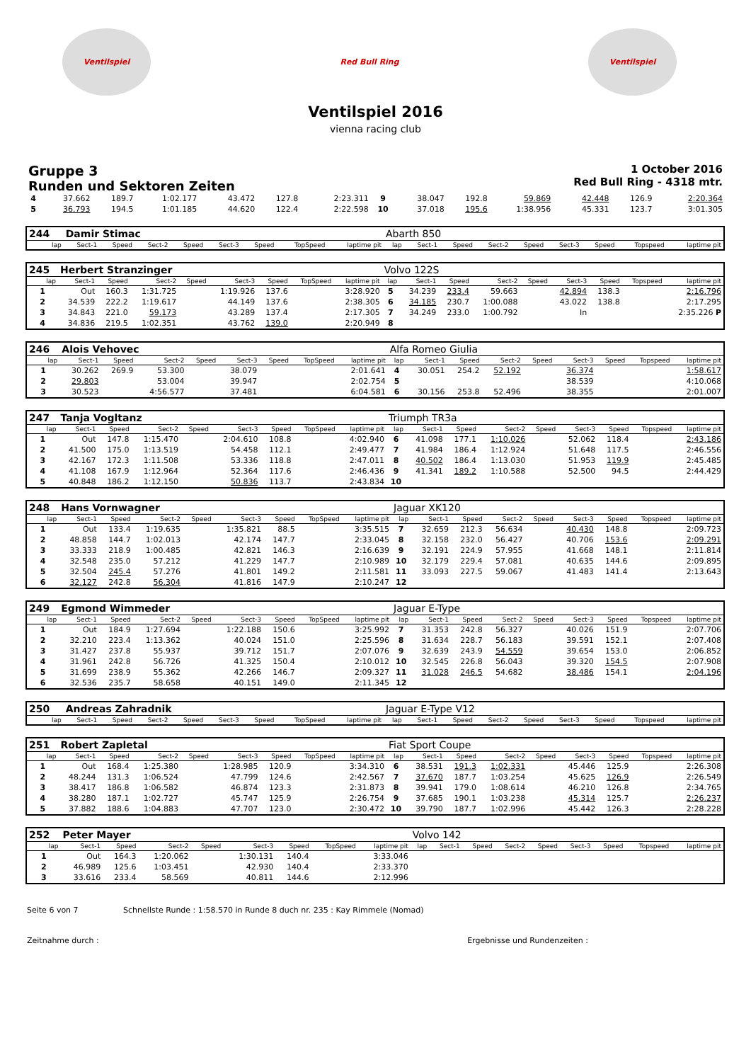Ventilspiel Red Bull Ring Ventilspiel
Ventilspiel 2016
vienna racing club
Gruppe 3
Runden und Sektoren Zeiten
1 October 2016
Red Bull Ring - 4318 mtr.
| 4 | 37.662 | 189.7 | 1:02.177 | | 43.472 | 127.8 | | 2:23.311 | 9 | 38.047 | 192.8 | 59.869 | | 42.448 | 126.9 | | 2:20.364 |
| 5 | 36.793 | 194.5 | 1:01.185 | | 44.620 | 122.4 | | 2:22.598 | 10 | 37.018 | 195.6 | 1:38.956 | | 45.331 | 123.7 | | 3:01.305 |
| 244 | Damir Stimac | | | | | | | | Abarth 850 | | | | | | | | |
| lap | Sect-1 | Speed | Sect-2 | Speed | Sect-3 | Speed | TopSpeed | laptime pit | lap | Sect-1 | Speed | Sect-2 | Speed | Sect-3 | Speed | Topspeed | laptime pit |
| 245 | Herbert Stranzinger | | | | | | | | Volvo 122S | | | | | | | | |
| lap | Sect-1 | Speed | Sect-2 | Speed | Sect-3 | Speed | TopSpeed | laptime pit | lap | Sect-1 | Speed | Sect-2 | Speed | Sect-3 | Speed | Topspeed | laptime pit |
| 1 | Out | 160.3 | 1:31.725 | | 1:19.926 | 137.6 | | 3:28.920 | 5 | 34.239 | 233.4 | 59.663 | | 42.894 | 138.3 | | 2:16.796 |
| 2 | 34.539 | 222.2 | 1:19.617 | | 44.149 | 137.6 | | 2:38.305 | 6 | 34.185 | 230.7 | 1:00.088 | | 43.022 | 138.8 | | 2:17.295 |
| 3 | 34.843 | 221.0 | 59.173 | | 43.289 | 137.4 | | 2:17.305 | 7 | 34.249 | 233.0 | 1:00.792 | | In | | | 2:35.226 P |
| 4 | 34.836 | 219.5 | 1:02.351 | | 43.762 | 139.0 | | 2:20.949 | 8 | | | | | | | | |
| 246 | Alois Vehovec | | | | | | | | Alfa Romeo Giulia | | | | | | | | |
| lap | Sect-1 | Speed | Sect-2 | Speed | Sect-3 | Speed | TopSpeed | laptime pit | lap | Sect-1 | Speed | Sect-2 | Speed | Sect-3 | Speed | Topspeed | laptime pit |
| 1 | 30.262 | 269.9 | 53.300 | | 38.079 | | | 2:01.641 | 4 | 30.051 | 254.2 | 52.192 | | 36.374 | | | 1:58.617 |
| 2 | 29.803 | | 53.004 | | 39.947 | | | 2:02.754 | 5 | | | | | 38.539 | | | 4:10.068 |
| 3 | 30.523 | | 4:56.577 | | 37.481 | | | 6:04.581 | 6 | 30.156 | 253.8 | 52.496 | | 38.355 | | | 2:01.007 |
| 247 | Tanja Vogltanz | | | | | | | | Triumph TR3a | | | | | | | | |
| lap | Sect-1 | Speed | Sect-2 | Speed | Sect-3 | Speed | TopSpeed | laptime pit | lap | Sect-1 | Speed | Sect-2 | Speed | Sect-3 | Speed | Topspeed | laptime pit |
| 1 | Out | 147.8 | 1:15.470 | | 2:04.610 | 108.8 | | 4:02.940 | 6 | 41.098 | 177.1 | 1:10.026 | | 52.062 | 118.4 | | 2:43.186 |
| 2 | 41.500 | 175.0 | 1:13.519 | | 54.458 | 112.1 | | 2:49.477 | 7 | 41.984 | 186.4 | 1:12.924 | | 51.648 | 117.5 | | 2:46.556 |
| 3 | 42.167 | 172.3 | 1:11.508 | | 53.336 | 118.8 | | 2:47.011 | 8 | 40.502 | 186.4 | 1:13.030 | | 51.953 | 119.9 | | 2:45.485 |
| 4 | 41.108 | 167.9 | 1:12.964 | | 52.364 | 117.6 | | 2:46.436 | 9 | 41.341 | 189.2 | 1:10.588 | | 52.500 | 94.5 | | 2:44.429 |
| 5 | 40.848 | 186.2 | 1:12.150 | | 50.836 | 113.7 | | 2:43.834 | 10 | | | | | | | | |
| 248 | Hans Vornwagner | | | | | | | | Jaguar XK120 | | | | | | | | |
| lap | Sect-1 | Speed | Sect-2 | Speed | Sect-3 | Speed | TopSpeed | laptime pit | lap | Sect-1 | Speed | Sect-2 | Speed | Sect-3 | Speed | Topspeed | laptime pit |
| 1 | Out | 133.4 | 1:19.635 | | 1:35.821 | 88.5 | | 3:35.515 | 7 | 32.659 | 212.3 | 56.634 | | 40.430 | 148.8 | | 2:09.723 |
| 2 | 48.858 | 144.7 | 1:02.013 | | 42.174 | 147.7 | | 2:33.045 | 8 | 32.158 | 232.0 | 56.427 | | 40.706 | 153.6 | | 2:09.291 |
| 3 | 33.333 | 218.9 | 1:00.485 | | 42.821 | 146.3 | | 2:16.639 | 9 | 32.191 | 224.9 | 57.955 | | 41.668 | 148.1 | | 2:11.814 |
| 4 | 32.548 | 235.0 | 57.212 | | 41.229 | 147.7 | | 2:10.989 | 10 | 32.179 | 229.4 | 57.081 | | 40.635 | 144.6 | | 2:09.895 |
| 5 | 32.504 | 245.4 | 57.276 | | 41.801 | 149.2 | | 2:11.581 | 11 | 33.093 | 227.5 | 59.067 | | 41.483 | 141.4 | | 2:13.643 |
| 6 | 32.127 | 242.8 | 56.304 | | 41.816 | 147.9 | | 2:10.247 | 12 | | | | | | | | |
| 249 | Egmond Wimmeder | | | | | | | | Jaguar E-Type | | | | | | | | |
| lap | Sect-1 | Speed | Sect-2 | Speed | Sect-3 | Speed | TopSpeed | laptime pit | lap | Sect-1 | Speed | Sect-2 | Speed | Sect-3 | Speed | Topspeed | laptime pit |
| 1 | Out | 184.9 | 1:27.694 | | 1:22.188 | 150.6 | | 3:25.992 | 7 | 31.353 | 242.8 | 56.327 | | 40.026 | 151.9 | | 2:07.706 |
| 2 | 32.210 | 223.4 | 1:13.362 | | 40.024 | 151.0 | | 2:25.596 | 8 | 31.634 | 228.7 | 56.183 | | 39.591 | 152.1 | | 2:07.408 |
| 3 | 31.427 | 237.8 | 55.937 | | 39.712 | 151.7 | | 2:07.076 | 9 | 32.639 | 243.9 | 54.559 | | 39.654 | 153.0 | | 2:06.852 |
| 4 | 31.961 | 242.8 | 56.726 | | 41.325 | 150.4 | | 2:10.012 | 10 | 32.545 | 226.8 | 56.043 | | 39.320 | 154.5 | | 2:07.908 |
| 5 | 31.699 | 238.9 | 55.362 | | 42.266 | 146.7 | | 2:09.327 | 11 | 31.028 | 246.5 | 54.682 | | 38.486 | 154.1 | | 2:04.196 |
| 6 | 32.536 | 235.7 | 58.658 | | 40.151 | 149.0 | | 2:11.345 | 12 | | | | | | | | |
| 250 | Andreas Zahradnik | | | | | | | | Jaguar E-Type V12 | | | | | | | | |
| lap | Sect-1 | Speed | Sect-2 | Speed | Sect-3 | Speed | TopSpeed | laptime pit | lap | Sect-1 | Speed | Sect-2 | Speed | Sect-3 | Speed | Topspeed | laptime pit |
| 251 | Robert Zapletal | | | | | | | | Fiat Sport Coupe | | | | | | | | |
| lap | Sect-1 | Speed | Sect-2 | Speed | Sect-3 | Speed | TopSpeed | laptime pit | lap | Sect-1 | Speed | Sect-2 | Speed | Sect-3 | Speed | Topspeed | laptime pit |
| 1 | Out | 168.4 | 1:25.380 | | 1:28.985 | 120.9 | | 3:34.310 | 6 | 38.531 | 191.3 | 1:02.331 | | 45.446 | 125.9 | | 2:26.308 |
| 2 | 48.244 | 131.3 | 1:06.524 | | 47.799 | 124.6 | | 2:42.567 | 7 | 37.670 | 187.7 | 1:03.254 | | 45.625 | 126.9 | | 2:26.549 |
| 3 | 38.417 | 186.8 | 1:06.582 | | 46.874 | 123.3 | | 2:31.873 | 8 | 39.941 | 179.0 | 1:08.614 | | 46.210 | 126.8 | | 2:34.765 |
| 4 | 38.280 | 187.1 | 1:02.727 | | 45.747 | 125.9 | | 2:26.754 | 9 | 37.685 | 190.1 | 1:03.238 | | 45.314 | 125.7 | | 2:26.237 |
| 5 | 37.882 | 188.6 | 1:04.883 | | 47.707 | 123.0 | | 2:30.472 | 10 | 39.790 | 187.7 | 1:02.996 | | 45.442 | 126.3 | | 2:28.228 |
| 252 | Peter Mayer | | | | | | | | Volvo 142 | | | | | | | | |
| lap | Sect-1 | Speed | Sect-2 | Speed | Sect-3 | Speed | TopSpeed | laptime pit | lap | Sect-1 | Speed | Sect-2 | Speed | Sect-3 | Speed | Topspeed | laptime pit |
| 1 | Out | 164.3 | 1:20.062 | | 1:30.131 | 140.4 | | 3:33.046 | | | | | | | | | |
| 2 | 46.989 | 125.6 | 1:03.451 | | 42.930 | 140.4 | | 2:33.370 | | | | | | | | | |
| 3 | 33.616 | 233.4 | 58.569 | | 40.811 | 144.6 | | 2:12.996 | | | | | | | | | |
Seite 6 von 7 Schnellste Runde : 1:58.570 in Runde 8 duch nr. 235 : Kay Rimmele (Nomad)
Zeitnahme durch : Ergebnisse und Rundenzeiten :